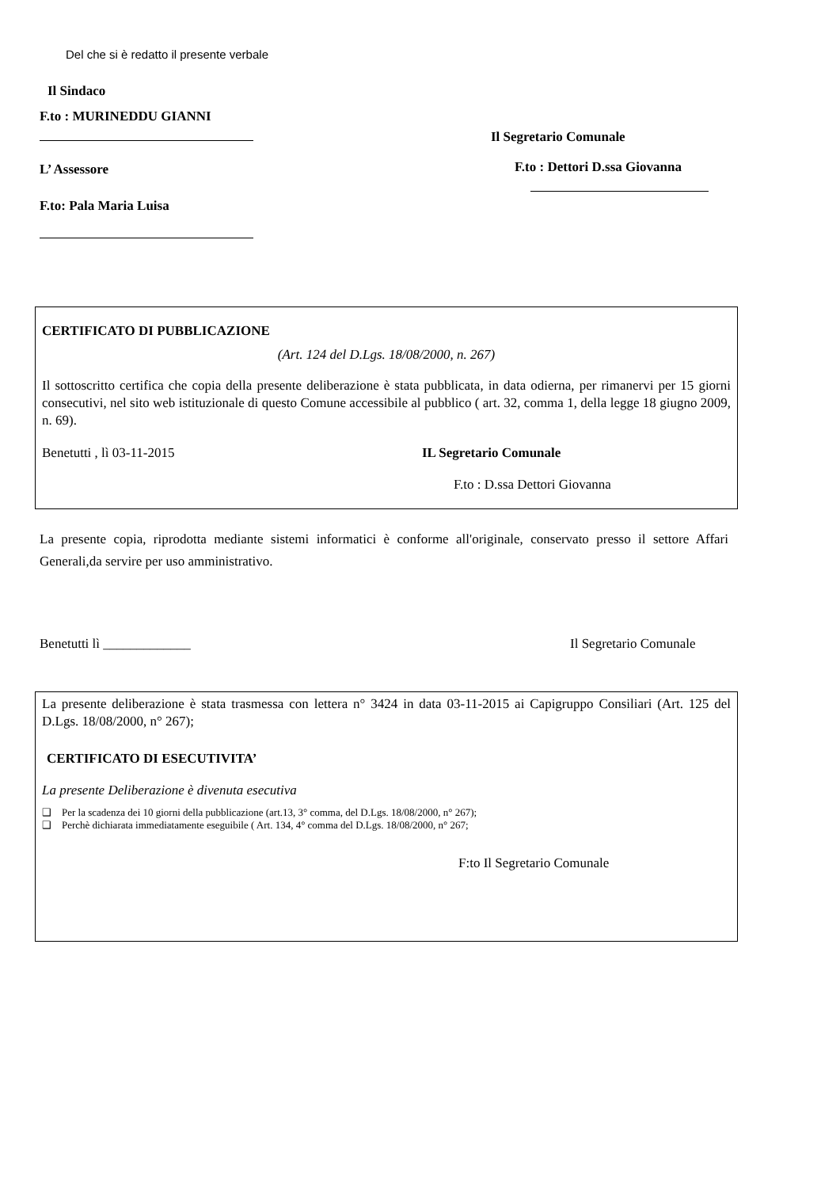Del che si è redatto il presente verbale
Il Sindaco
F.to : MURINEDDU GIANNI
L’ Assessore
F.to: Pala Maria Luisa
Il Segretario Comunale
F.to : Dettori D.ssa Giovanna
CERTIFICATO DI PUBBLICAZIONE
(Art. 124 del D.Lgs. 18/08/2000, n. 267)
Il sottoscritto certifica che copia della presente deliberazione è stata pubblicata, in data odierna, per rimanervi per 15 giorni consecutivi, nel sito web istituzionale di questo Comune accessibile al pubblico ( art. 32, comma 1, della legge 18 giugno 2009, n. 69).
Benetutti , lì 03-11-2015 IL Segretario Comunale
F.to : D.ssa Dettori Giovanna
La presente copia, riprodotta mediante sistemi informatici è conforme all'originale, conservato presso il settore Affari Generali,da servire per uso amministrativo.
Benetutti lì _____________ Il Segretario Comunale
La presente deliberazione è stata trasmessa con lettera n° 3424 in data 03-11-2015 ai Capigruppo Consiliari (Art. 125 del D.Lgs. 18/08/2000, n° 267);
CERTIFICATO DI ESECUTIVITA’
La presente Deliberazione è divenuta esecutiva
❑ Per la scadenza dei 10 giorni della pubblicazione (art.13, 3° comma, del D.Lgs. 18/08/2000, n° 267);
❑ Perchè dichiarata immediatamente eseguibile ( Art. 134, 4° comma del D.Lgs. 18/08/2000, n° 267;
F:to Il Segretario Comunale